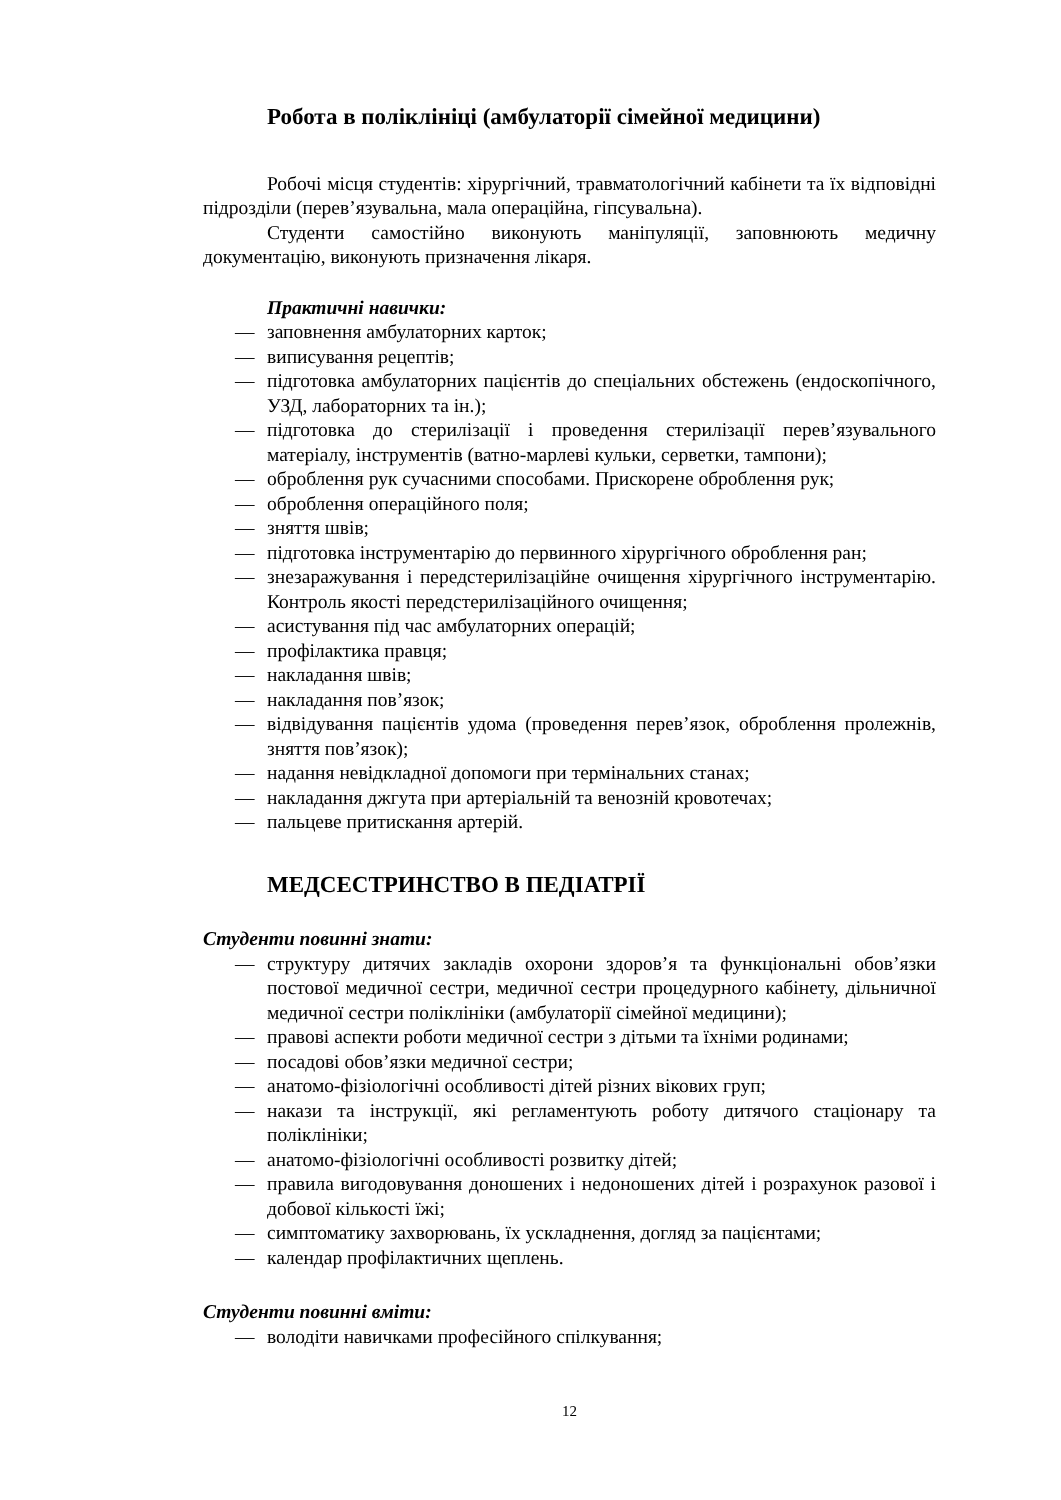Робота в поліклініці (амбулаторії сімейної медицини)
Робочі місця студентів: хірургічний, травматологічний кабінети та їх відповідні підрозділи (перев’язувальна, мала операційна, гіпсувальна).
Студенти самостійно виконують маніпуляції, заповнюють медичну документацію, виконують призначення лікаря.
Практичні навички:
— заповнення амбулаторних карток;
— виписування рецептів;
— підготовка амбулаторних пацієнтів до спеціальних обстежень (ендоскопічного, УЗД, лабораторних та ін.);
— підготовка до стерилізації і проведення стерилізації перев’язувального матеріалу, інструментів (ватно-марлеві кульки, серветки, тампони);
— оброблення рук сучасними способами. Прискорене оброблення рук;
— оброблення операційного поля;
— зняття швів;
— підготовка інструментарію до первинного хірургічного оброблення ран;
— знезаражування і передстерилізаційне очищення хірургічного інструментарію. Контроль якості передстерилізаційного очищення;
— асистування під час амбулаторних операцій;
— профілактика правця;
— накладання швів;
— накладання пов’язок;
— відвідування пацієнтів удома (проведення перев’язок, оброблення пролежнів, зняття пов’язок);
— надання невідкладної допомоги при термінальних станах;
— накладання джгута при артеріальній та венозній кровотечах;
— пальцеве притискання артерій.
МЕДСЕСТРИНСТВО В ПЕДІАТРІЇ
Студенти повинні знати:
— структуру дитячих закладів охорони здоров’я та функціональні обов’язки постової медичної сестри, медичної сестри процедурного кабінету, дільничної медичної сестри поліклініки (амбулаторії сімейної медицини);
— правові аспекти роботи медичної сестри з дітьми та їхніми родинами;
— посадові обов’язки медичної сестри;
— анатомо-фізіологічні особливості дітей різних вікових груп;
— накази та інструкції, які регламентують роботу дитячого стаціонару та поліклініки;
— анатомо-фізіологічні особливості розвитку дітей;
— правила вигодовування доношених і недоношених дітей і розрахунок разової і добової кількості їжі;
— симптоматику захворювань, їх ускладнення, догляд за пацієнтами;
— календар профілактичних щеплень.
Студенти повинні вміти:
— володіти навичками професійного спілкування;
12